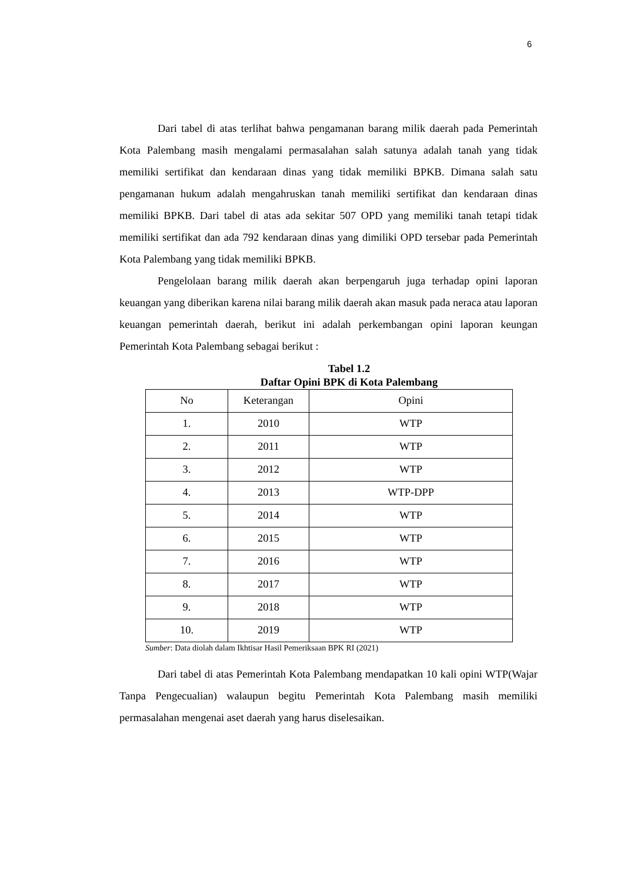6
Dari tabel di atas terlihat bahwa pengamanan barang milik daerah pada Pemerintah Kota Palembang masih mengalami permasalahan salah satunya adalah tanah yang tidak memiliki sertifikat dan kendaraan dinas yang tidak memiliki BPKB. Dimana salah satu pengamanan hukum adalah mengahruskan tanah memiliki sertifikat dan kendaraan dinas memiliki BPKB. Dari tabel di atas ada sekitar 507 OPD yang memiliki tanah tetapi tidak memiliki sertifikat dan ada 792 kendaraan dinas yang dimiliki OPD tersebar pada Pemerintah Kota Palembang yang tidak memiliki BPKB.
Pengelolaan barang milik daerah akan berpengaruh juga terhadap opini laporan keuangan yang diberikan karena nilai barang milik daerah akan masuk pada neraca atau laporan keuangan pemerintah daerah, berikut ini adalah perkembangan opini laporan keungan Pemerintah Kota Palembang sebagai berikut :
Tabel 1.2
Daftar Opini BPK di Kota Palembang
| No | Keterangan | Opini |
| --- | --- | --- |
| 1. | 2010 | WTP |
| 2. | 2011 | WTP |
| 3. | 2012 | WTP |
| 4. | 2013 | WTP-DPP |
| 5. | 2014 | WTP |
| 6. | 2015 | WTP |
| 7. | 2016 | WTP |
| 8. | 2017 | WTP |
| 9. | 2018 | WTP |
| 10. | 2019 | WTP |
Sumber: Data diolah dalam Ikhtisar Hasil Pemeriksaan BPK RI (2021)
Dari tabel di atas Pemerintah Kota Palembang mendapatkan 10 kali opini WTP(Wajar Tanpa Pengecualian) walaupun begitu Pemerintah Kota Palembang masih memiliki permasalahan mengenai aset daerah yang harus diselesaikan.